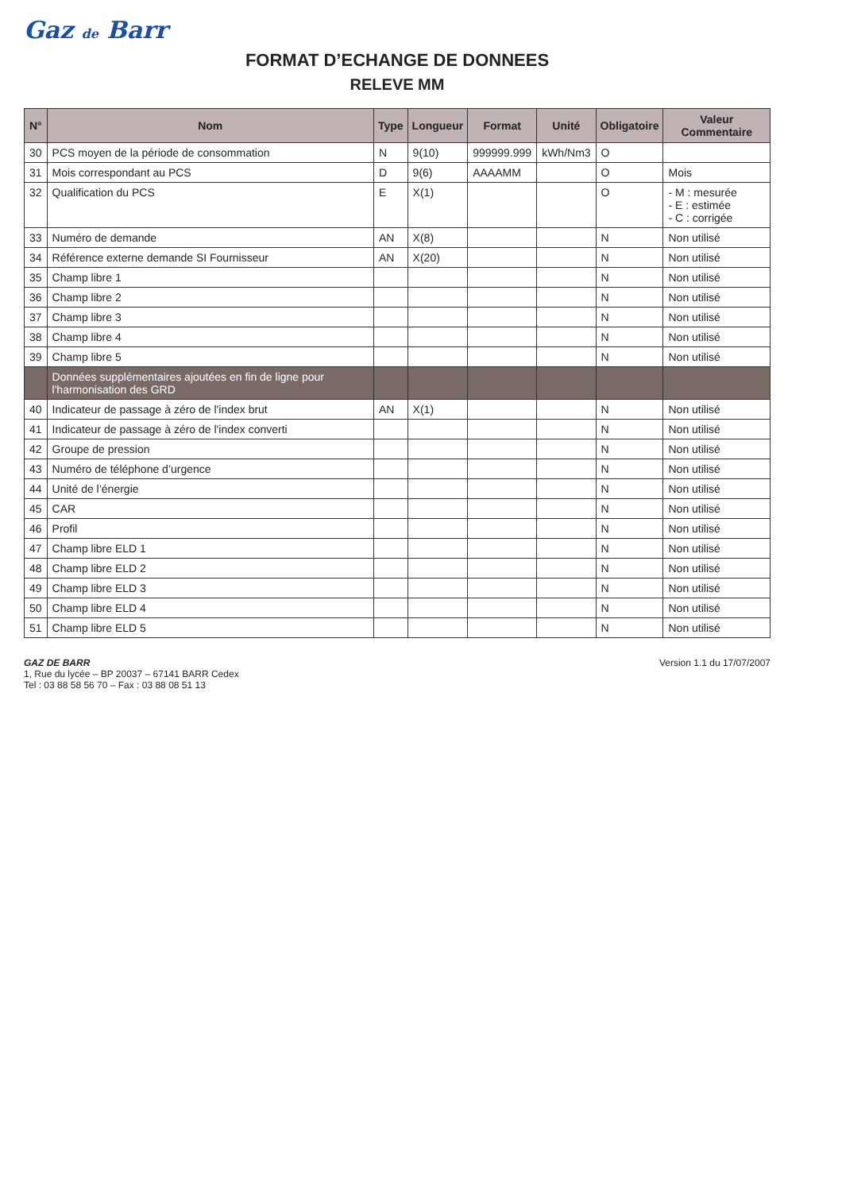Gaz de Barr
FORMAT D’ECHANGE DE DONNEES
RELEVE MM
| N° | Nom | Type | Longueur | Format | Unité | Obligatoire | Valeur Commentaire |
| --- | --- | --- | --- | --- | --- | --- | --- |
| 30 | PCS moyen de la période de consommation | N | 9(10) | 999999.999 | kWh/Nm3 | O | |
| 31 | Mois correspondant au PCS | D | 9(6) | AAAAMM | | O | Mois |
| 32 | Qualification du PCS | E | X(1) | | | O | - M : mesurée - E : estimée - C : corrigée |
| 33 | Numéro de demande | AN | X(8) | | | N | Non utilisé |
| 34 | Référence externe demande SI Fournisseur | AN | X(20) | | | N | Non utilisé |
| 35 | Champ libre 1 | | | | | N | Non utilisé |
| 36 | Champ libre 2 | | | | | N | Non utilisé |
| 37 | Champ libre 3 | | | | | N | Non utilisé |
| 38 | Champ libre 4 | | | | | N | Non utilisé |
| 39 | Champ libre 5 | | | | | N | Non utilisé |
| | Données supplémentaires ajoutées en fin de ligne pour l'harmonisation des GRD | | | | | | |
| 40 | Indicateur de passage à zéro de l'index brut | AN | X(1) | | | N | Non utilisé |
| 41 | Indicateur de passage à zéro de l'index converti | | | | | N | Non utilisé |
| 42 | Groupe de pression | | | | | N | Non utilisé |
| 43 | Numéro de téléphone d’urgence | | | | | N | Non utilisé |
| 44 | Unité de l’énergie | | | | | N | Non utilisé |
| 45 | CAR | | | | | N | Non utilisé |
| 46 | Profil | | | | | N | Non utilisé |
| 47 | Champ libre ELD 1 | | | | | N | Non utilisé |
| 48 | Champ libre ELD 2 | | | | | N | Non utilisé |
| 49 | Champ libre ELD 3 | | | | | N | Non utilisé |
| 50 | Champ libre ELD 4 | | | | | N | Non utilisé |
| 51 | Champ libre ELD 5 | | | | | N | Non utilisé |
GAZ DE BARR
1, Rue du lycée – BP 20037 – 67141 BARR Cedex
Tel : 03 88 58 56 70 – Fax : 03 88 08 51 13
Version 1.1 du 17/07/2007